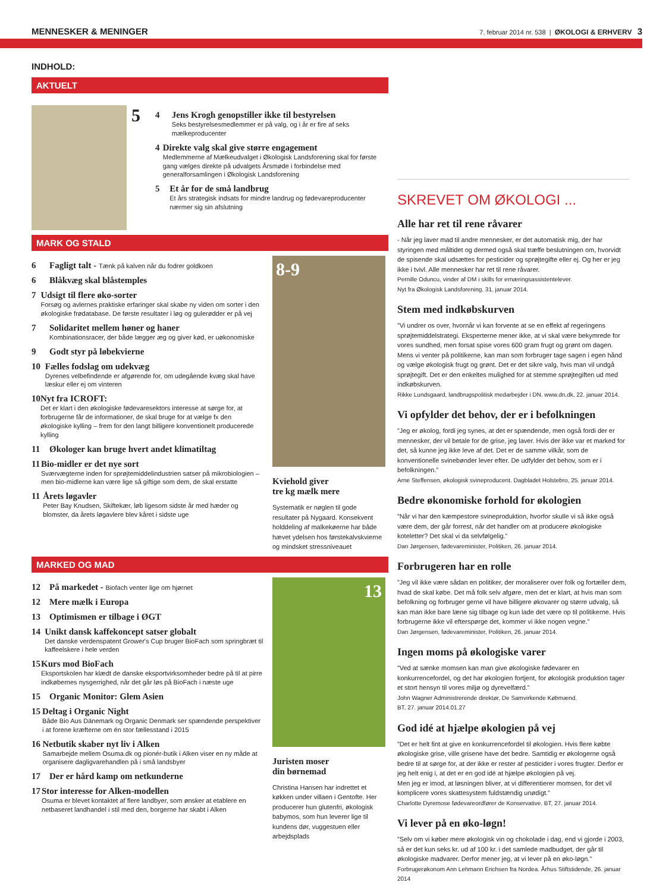MENNESKER & MENINGER 7. februar 2014 nr. 538 | ØKOLOGI & ERHVERV 3
INDHOLD:
AKTUELT
5
4 Jens Krogh genopstiller ikke til bestyrelsen
Seks bestyrelsesmedlemmer er på valg, og i år er fire af seks mælkeproducenter
4 Direkte valg skal give større engagement
Medlemmerne af Mælkeudvalget i Økologisk Landsforening skal for første gang vælges direkte på udvalgets Årsmøde i forbindelse med generalforsamlingen i Økologisk Landsforening
5 Et år for de små landbrug
Et års strategisk indsats for mindre landrug og fødevareproducenter nærmer sig sin afslutning
MARK OG STALD
6 Fagligt talt - Tænk på kalven når du fodrer goldkoen
6 Blåkvæg skal blåstemples
7 Udsigt til flere øko-sorter
Forsøg og avlernes praktiske erfaringer skal skabe ny viden om sorter i den økologiske frødatabase. De første resultater i løg og gulerødder er på vej
7 Solidaritet mellem høner og haner
Kombinationsracer, der både lægger æg og giver kød, er uøkonomiske
9 Godt styr på løbekvierne
10 Fælles fodslag om udekvæg
Dyrenes velbefindende er afgørende for, om udegående kvæg skal have læskur eller ej om vinteren
10 Nyt fra ICROFT:
Det er klart i den økologiske fødevaresektors interesse at sørge for, at forbrugerne får de informationer, de skal bruge for at vælge fx den økologiske kylling – frem for den langt billigere konventionelt producerede kylling
11 Økologer kan bruge hvert andet klimatiltag
11 Bio-midler er det nye sort
Sværvægterne inden for sprøjtemiddelindustrien satser på mikrobiologien – men bio-midlerne kan være lige så giftige som dem, de skal erstatte
11 Årets løgavler
Peter Bay Knudsen, Skiftekær, løb ligesom sidste år med hæder og blomster, da årets løgavlere blev kåret i sidste uge
8-9
Kviehold giver
tre kg mælk mere
Systematik er nøglen til gode resultater på Nygaard. Konsekvent holddeling af malkekøerne har både hævet ydelsen hos førstekalvskvierne og mindsket stressniveauet
MARKED OG MAD
12 På markedet - Biofach venter lige om hjørnet
12 Mere mælk i Europa
13 Optimismen er tilbage i ØGT
14 Unikt dansk kaffekoncept satser globalt
Det danske verdenspatent Grower's Cup bruger BioFach som springbræt til kaffeelskere i hele verden
15 Kurs mod BioFach
Eksportskolen har klædt de danske eksportvirksomheder bedre på til at pirre indkøbernes nysgerrighed, når det går løs på BioFach i næste uge
15 Organic Monitor: Glem Asien
15 Deltag i Organic Night
Både Bio Aus Dänemark og Organic Denmark ser spændende perspektiver i at forene kræfterne om én stor fællesstand i 2015
16 Netbutik skaber nyt liv i Alken
Samarbejde mellem Osuma.dk og pionér-butik i Alken viser en ny måde at organisere dagligvarehandlen på i små landsbyer
17 Der er hård kamp om netkunderne
17 Stor interesse for Alken-modellen
Osuma er blevet kontaktet af flere landbyer, som ønsker at etablere en netbaseret landhandel i stil med den, borgerne har skabt i Alken
13
Juristen moser
din børnemad
Christina Hansen har indrettet et køkken under villaen i Gentofte. Her producerer hun glutenfri, økologisk babymos, som hun leverer lige til kundens dør, vuggestuen eller arbejdsplads
SKREVET OM ØKOLOGI ...
Alle har ret til rene råvarer
- Når jeg laver mad til andre mennesker, er det automatisk mig, der har styringen med måltidet og dermed også skal træffe beslutningen om, hvorvidt de spisende skal udsættes for pesticider og sprøjtegifte eller ej. Og her er jeg ikke i tvivl. Alle mennesker har ret til rene råvarer.
Pernille Oduncu, vinder af DM i skills for ernæringsassistentelever.
Nyt fra Økologisk Landsforening. 31. januar 2014.
Stem med indkøbskurven
”Vi undrer os over, hvornår vi kan forvente at se en effekt af regeringens sprøjtemiddelstrategi. Eksperterne mener ikke, at vi skal være bekymrede for vores sundhed, men forsat spise vores 600 gram frugt og grønt om dagen. Mens vi venter på politikerne, kan man som forbruger tage sagen i egen hånd og vælge økologisk frugt og grønt. Det er det sikre valg, hvis man vil undgå sprøjtegift. Det er den enkeltes mulighed for at stemme sprøjtegiften ud med indkøbskurven.
Rikke Lundsgaard, landbrugspolitisk medarbejder i DN. www.dn.dk, 22. januar 2014.
Vi opfylder det behov, der er i befolkningen
”Jeg er økolog, fordi jeg synes, at det er spændende, men også fordi der er mennesker, der vil betale for de grise, jeg laver. Hvis der ikke var et marked for det, så kunne jeg ikke leve af det. Det er de samme vilkår, som de konventionelle svinebønder lever efter. De udfylder det behov, som er i befolkningen.”
Arne Steffensen, økologisk svineproducent. Dagbladet Holstebro, 25. januar 2014.
Bedre økonomiske forhold for økologien
”Når vi har den kæmpestore svineproduktion, hvorfor skulle vi så ikke også være dem, der går forrest, når det handler om at producere økologiske koteletter? Det skal vi da selvfølgelig.”
Dan Jørgensen, fødevareminister, Politiken, 26. januar 2014.
Forbrugeren har en rolle
”Jeg vil ikke være sådan en politiker, der moraliserer over folk og fortæller dem, hvad de skal købe. Det må folk selv afgøre, men det er klart, at hvis man som befolkning og forbruger gerne vil have billigere økovarer og større udvalg, så kan man ikke bare læne sig tilbage og kun lade det være op til politikerne. Hvis forbrugerne ikke vil efterspørge det, kommer vi ikke nogen vegne.”
Dan Jørgensen, fødevareminister, Politiken, 26. januar 2014.
Ingen moms på økologiske varer
”Ved at sænke momsen kan man give økologiske fødevarer en konkurrencefordel, og det har økologien fortjent, for økologisk produktion tager et stort hensyn til vores miljø og dyrevelfærd.”
John Wagner Administrerende direktør, De Samvirkende Købmænd.
BT, 27. januar 2014.01.27
God idé at hjælpe økologien på vej
”Det er helt fint at give en konkurrencefordel til økologien. Hvis flere købte økologiske grise, ville grisene have det bedre. Samtidig er økologerne også bedre til at sørge for, at der ikke er rester af pesticider i vores frugter. Derfor er jeg helt enig i, at det er en god idé at hjælpe økologien på vej.
Men jeg er imod, at løsningen bliver, at vi differentierer momsen, for det vil komplicere vores skattesystem fuldstændig unødigt.”
Charlotte Dyremose fødevareordfører de Konservative. BT, 27. januar 2014.
Vi lever på en øko-løgn!
”Selv om vi køber mere økologisk vin og chokolade i dag, end vi gjorde i 2003, så er det kun seks kr. ud af 100 kr. i det samlede madbudget, der går til økologiske madvarer. Derfor mener jeg, at vi lever på en øko-løgn.”
Forbrugerøkonom Ann Lehmann Erichsen fra Nordea. Århus Stiftstidende, 26. januar 2014